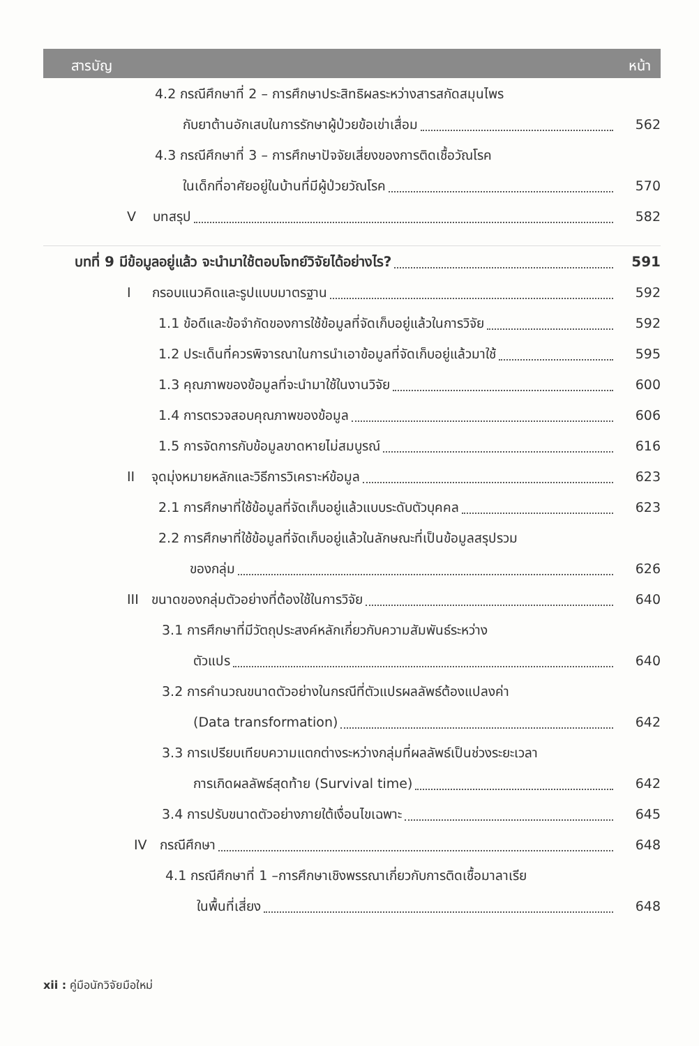สารบัญ หน้า
4.2 กรณีศึกษาที่ 2 – การศึกษาประสิทธิผลระหว่างสารสกัดสมุนไพร
กับยาต้านอักเสบในการรักษาผู้ป่วยข้อเข่าเสื่อม
562
4.3 กรณีศึกษาที่ 3 – การศึกษาปัจจัยเสี่ยงของการติดเชื้อวัณโรค
ในเด็กที่อาศัยอยู่ในบ้านที่มีผู้ป่วยวัณโรค
570
V บทสรุป
582
บทที่ 9 มีข้อมูลอยู่แล้ว จะนำมาใช้ตอบโจทย์วิจัยได้อย่างไร?
591
I กรอบแนวคิดและรูปแบบมาตรฐาน
592
1.1 ข้อดีและข้อจำกัดของการใช้ข้อมูลที่จัดเก็บอยู่แล้วในการวิจัย
592
1.2 ประเด็นที่ควรพิจารณาในการนำเอาข้อมูลที่จัดเก็บอยู่แล้วมาใช้
595
1.3 คุณภาพของข้อมูลที่จะนำมาใช้ในงานวิจัย
600
1.4 การตรวจสอบคุณภาพของข้อมูล
606
1.5 การจัดการกับข้อมูลขาดหายไม่สมบูรณ์
616
II จุดมุ่งหมายหลักและวิธีการวิเคราะห์ข้อมูล
623
2.1 การศึกษาที่ใช้ข้อมูลที่จัดเก็บอยู่แล้วแบบระดับตัวบุคคล
623
2.2 การศึกษาที่ใช้ข้อมูลที่จัดเก็บอยู่แล้วในลักษณะที่เป็นข้อมูลสรุปรวม
ของกลุ่ม
626
III ขนาดของกลุ่มตัวอย่างที่ต้องใช้ในการวิจัย
640
3.1 การศึกษาที่มีวัตถุประสงค์หลักเกี่ยวกับความสัมพันธ์ระหว่าง
ตัวแปร
640
3.2 การคำนวณขนาดตัวอย่างในกรณีที่ตัวแปรผลลัพธ์ต้องแปลงค่า
(Data transformation)
642
3.3 การเปรียบเทียบความแตกต่างระหว่างกลุ่มที่ผลลัพธ์เป็นช่วงระยะเวลา
การเกิดผลลัพธ์สุดท้าย (Survival time)
642
3.4 การปรับขนาดตัวอย่างภายใต้เงื่อนไขเฉพาะ
645
IV กรณีศึกษา
648
4.1 กรณีศึกษาที่ 1 –การศึกษาเชิงพรรณาเกี่ยวกับการติดเชื้อมาลาเรีย
ในพื้นที่เสี่ยง
648
xii : คู่มือนักวิจัยมือใหม่